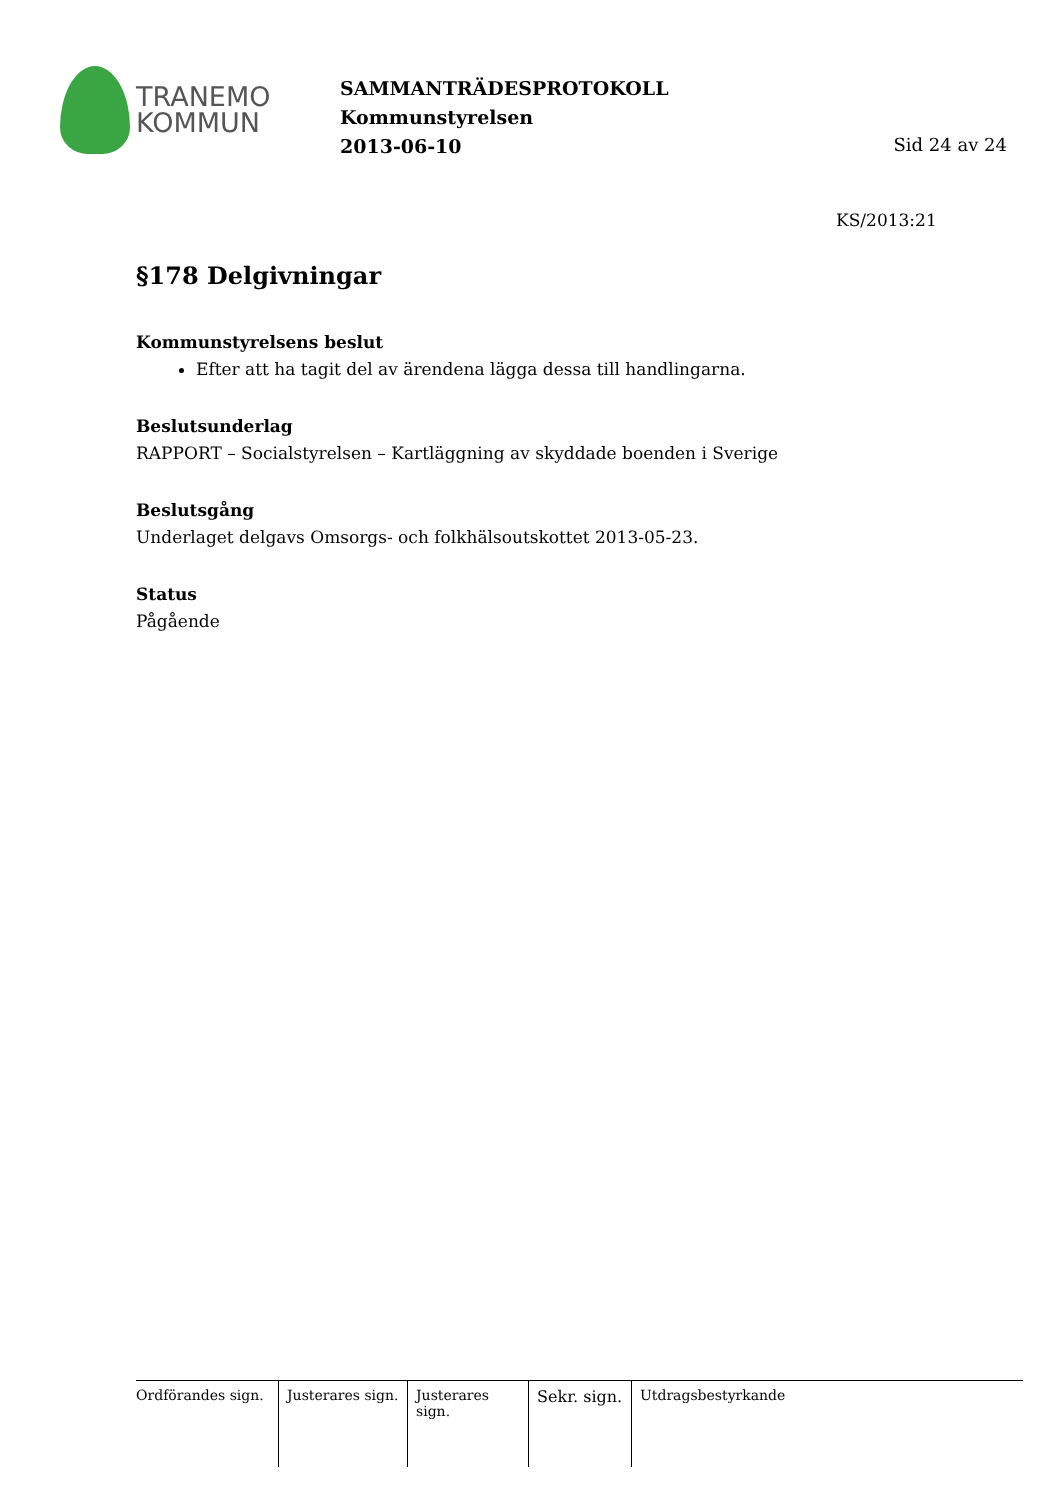TRANEMO
KOMMUN
SAMMANTRÄDESPROTOKOLL
Kommunstyrelsen
2013-06-10
Sid 24 av 24
KS/2013:21
§178 Delgivningar
Kommunstyrelsens beslut
Efter att ha tagit del av ärendena lägga dessa till handlingarna.
Beslutsunderlag
RAPPORT – Socialstyrelsen – Kartläggning av skyddade boenden i Sverige
Beslutsgång
Underlaget delgavs Omsorgs- och folkhälsoutskottet 2013-05-23.
Status
Pågående
Ordförandes sign.
Justerares sign.
Justerares sign.
Sekr. sign.
Utdragsbestyrkande